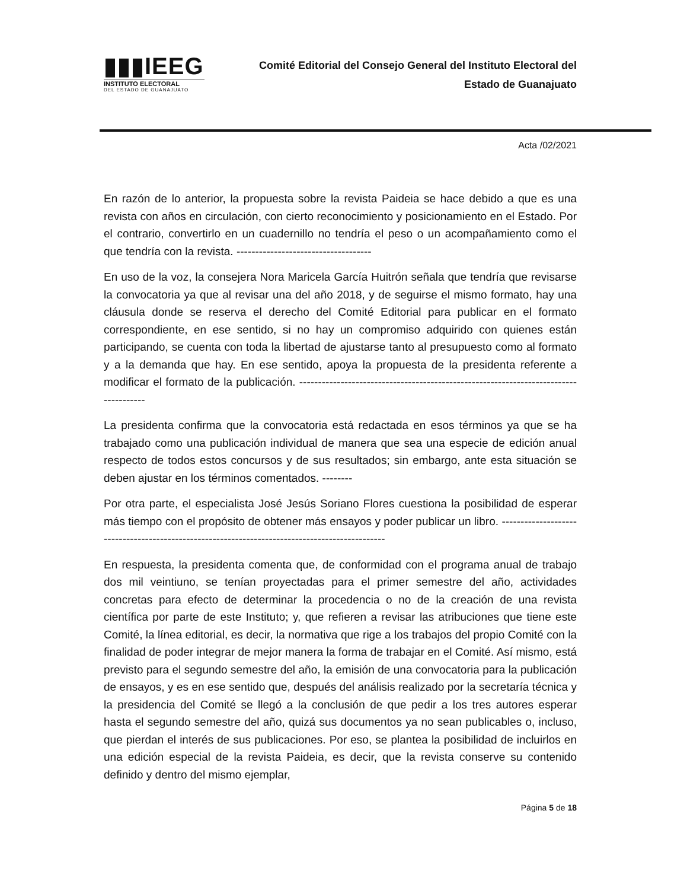▮▮▮IEEG
INSTITUTO ELECTORAL
DEL ESTADO DE GUANAJUATO
Comité Editorial del Consejo General del Instituto Electoral del
Estado de Guanajuato
Acta /02/2021
En razón de lo anterior, la propuesta sobre la revista Paideia se hace debido a que es una revista con años en circulación, con cierto reconocimiento y posicionamiento en el Estado. Por el contrario, convertirlo en un cuadernillo no tendría el peso o un acompañamiento como el que tendría con la revista. ------------------------------------
En uso de la voz, la consejera Nora Maricela García Huitrón señala que tendría que revisarse la convocatoria ya que al revisar una del año 2018, y de seguirse el mismo formato, hay una cláusula donde se reserva el derecho del Comité Editorial para publicar en el formato correspondiente, en ese sentido, si no hay un compromiso adquirido con quienes están participando, se cuenta con toda la libertad de ajustarse tanto al presupuesto como al formato y a la demanda que hay. En ese sentido, apoya la propuesta de la presidenta referente a modificar el formato de la publicación. -------------------------------------------------------------------------------------
La presidenta confirma que la convocatoria está redactada en esos términos ya que se ha trabajado como una publicación individual de manera que sea una especie de edición anual respecto de todos estos concursos y de sus resultados; sin embargo, ante esta situación se deben ajustar en los términos comentados. --------
Por otra parte, el especialista José Jesús Soriano Flores cuestiona la posibilidad de esperar más tiempo con el propósito de obtener más ensayos y poder publicar un libro. -----------------------------------------------------------------------------------------------
En respuesta, la presidenta comenta que, de conformidad con el programa anual de trabajo dos mil veintiuno, se tenían proyectadas para el primer semestre del año, actividades concretas para efecto de determinar la procedencia o no de la creación de una revista científica por parte de este Instituto; y, que refieren a revisar las atribuciones que tiene este Comité, la línea editorial, es decir, la normativa que rige a los trabajos del propio Comité con la finalidad de poder integrar de mejor manera la forma de trabajar en el Comité. Así mismo, está previsto para el segundo semestre del año, la emisión de una convocatoria para la publicación de ensayos, y es en ese sentido que, después del análisis realizado por la secretaría técnica y la presidencia del Comité se llegó a la conclusión de que pedir a los tres autores esperar hasta el segundo semestre del año, quizá sus documentos ya no sean publicables o, incluso, que pierdan el interés de sus publicaciones. Por eso, se plantea la posibilidad de incluirlos en una edición especial de la revista Paideia, es decir, que la revista conserve su contenido definido y dentro del mismo ejemplar,
Página 5 de 18